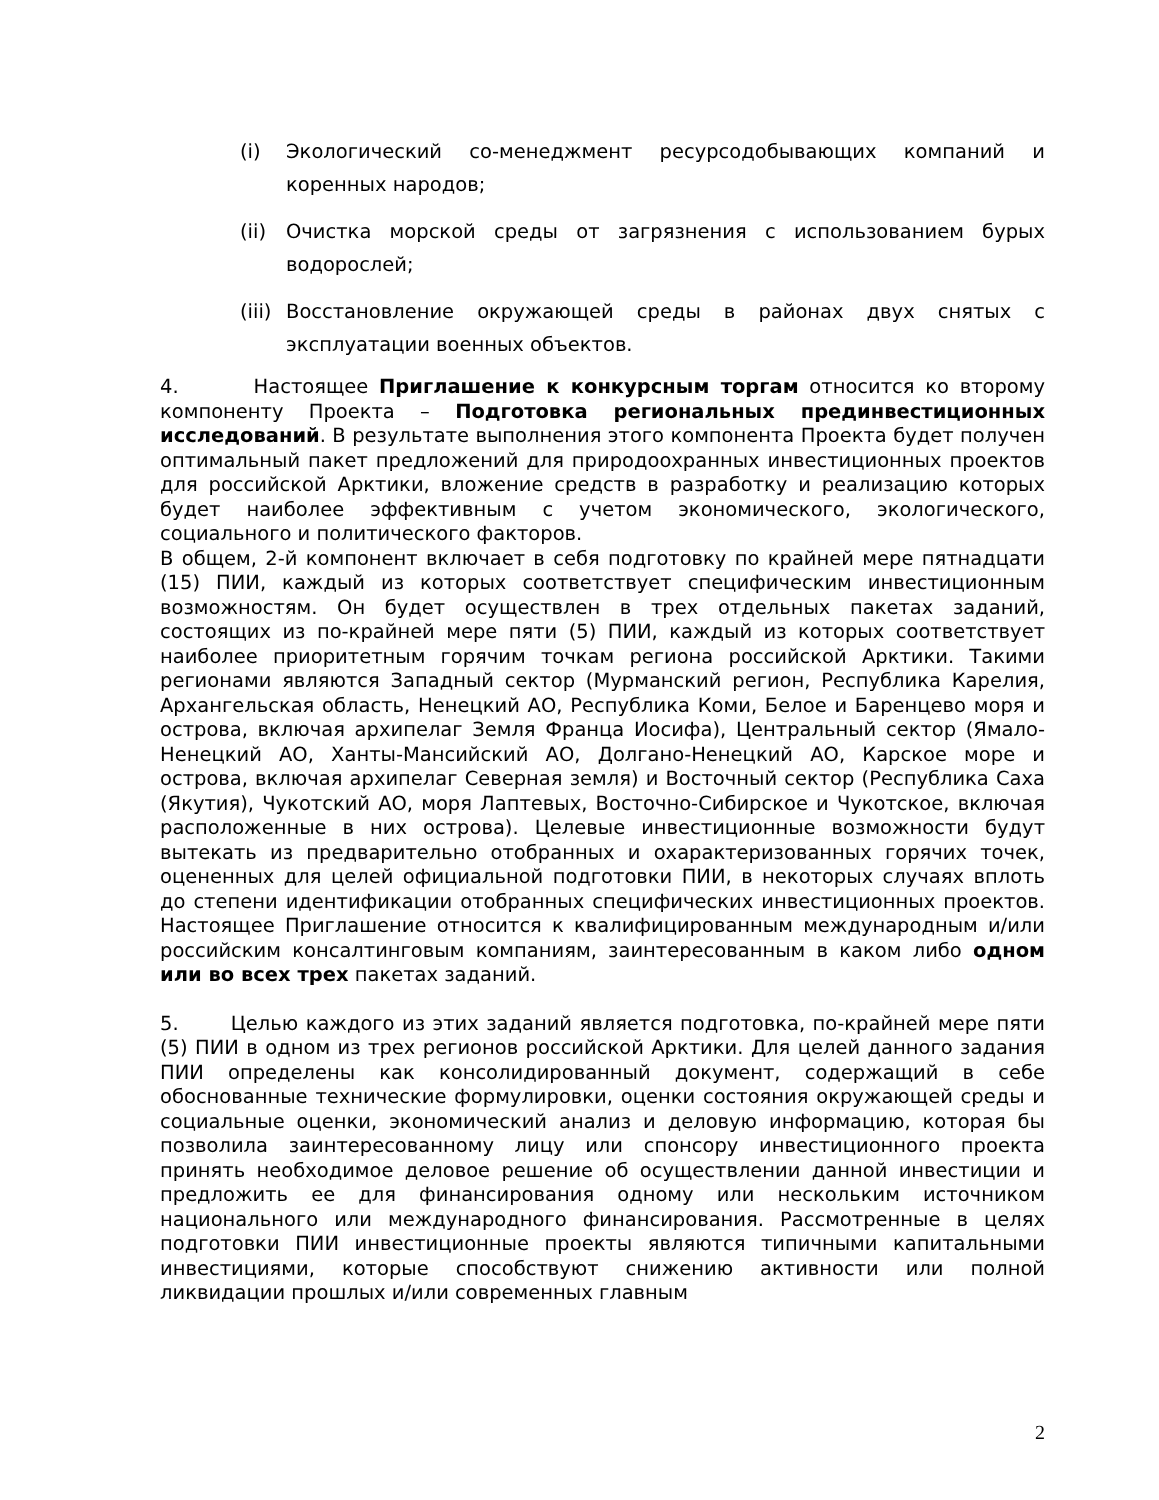(i) Экологический со-менеджмент ресурсодобывающих компаний и коренных народов;
(ii) Очистка морской среды от загрязнения с использованием бурых водорослей;
(iii) Восстановление окружающей среды в районах двух снятых с эксплуатации военных объектов.
4. Настоящее Приглашение к конкурсным торгам относится ко второму компоненту Проекта – Подготовка региональных прединвестиционных исследований. В результате выполнения этого компонента Проекта будет получен оптимальный пакет предложений для природоохранных инвестиционных проектов для российской Арктики, вложение средств в разработку и реализацию которых будет наиболее эффективным с учетом экономического, экологического, социального и политического факторов.
В общем, 2-й компонент включает в себя подготовку по крайней мере пятнадцати (15) ПИИ, каждый из которых соответствует специфическим инвестиционным возможностям. Он будет осуществлен в трех отдельных пакетах заданий, состоящих из по-крайней мере пяти (5) ПИИ, каждый из которых соответствует наиболее приоритетным горячим точкам региона российской Арктики. Такими регионами являются Западный сектор (Мурманский регион, Республика Карелия, Архангельская область, Ненецкий АО, Республика Коми, Белое и Баренцево моря и острова, включая архипелаг Земля Франца Иосифа), Центральный сектор (Ямало-Ненецкий АО, Ханты-Мансийский АО, Долгано-Ненецкий АО, Карское море и острова, включая архипелаг Северная земля) и Восточный сектор (Республика Саха (Якутия), Чукотский АО, моря Лаптевых, Восточно-Сибирское и Чукотское, включая расположенные в них острова). Целевые инвестиционные возможности будут вытекать из предварительно отобранных и охарактеризованных горячих точек, оцененных для целей официальной подготовки ПИИ, в некоторых случаях вплоть до степени идентификации отобранных специфических инвестиционных проектов. Настоящее Приглашение относится к квалифицированным международным и/или российским консалтинговым компаниям, заинтересованным в каком либо одном или во всех трех пакетах заданий.
5. Целью каждого из этих заданий является подготовка, по-крайней мере пяти (5) ПИИ в одном из трех регионов российской Арктики. Для целей данного задания ПИИ определены как консолидированный документ, содержащий в себе обоснованные технические формулировки, оценки состояния окружающей среды и социальные оценки, экономический анализ и деловую информацию, которая бы позволила заинтересованному лицу или спонсору инвестиционного проекта принять необходимое деловое решение об осуществлении данной инвестиции и предложить ее для финансирования одному или нескольким источником национального или международного финансирования. Рассмотренные в целях подготовки ПИИ инвестиционные проекты являются типичными капитальными инвестициями, которые способствуют снижению активности или полной ликвидации прошлых и/или современных главным
2